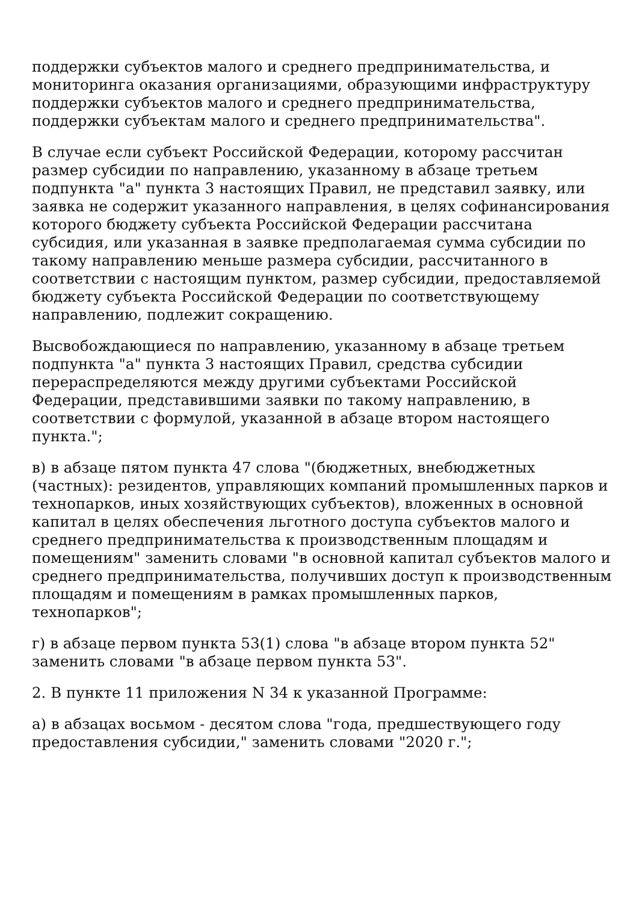поддержки субъектов малого и среднего предпринимательства, и мониторинга оказания организациями, образующими инфраструктуру поддержки субъектов малого и среднего предпринимательства, поддержки субъектам малого и среднего предпринимательства".
В случае если субъект Российской Федерации, которому рассчитан размер субсидии по направлению, указанному в абзаце третьем подпункта "а" пункта 3 настоящих Правил, не представил заявку, или заявка не содержит указанного направления, в целях софинансирования которого бюджету субъекта Российской Федерации рассчитана субсидия, или указанная в заявке предполагаемая сумма субсидии по такому направлению меньше размера субсидии, рассчитанного в соответствии с настоящим пунктом, размер субсидии, предоставляемой бюджету субъекта Российской Федерации по соответствующему направлению, подлежит сокращению.
Высвобождающиеся по направлению, указанному в абзаце третьем подпункта "а" пункта 3 настоящих Правил, средства субсидии перераспределяются между другими субъектами Российской Федерации, представившими заявки по такому направлению, в соответствии с формулой, указанной в абзаце втором настоящего пункта.";
в) в абзаце пятом пункта 47 слова "(бюджетных, внебюджетных (частных): резидентов, управляющих компаний промышленных парков и технопарков, иных хозяйствующих субъектов), вложенных в основной капитал в целях обеспечения льготного доступа субъектов малого и среднего предпринимательства к производственным площадям и помещениям" заменить словами "в основной капитал субъектов малого и среднего предпринимательства, получивших доступ к производственным площадям и помещениям в рамках промышленных парков, технопарков";
г) в абзаце первом пункта 53(1) слова "в абзаце втором пункта 52" заменить словами "в абзаце первом пункта 53".
2. В пункте 11 приложения N 34 к указанной Программе:
а) в абзацах восьмом - десятом слова "года, предшествующего году предоставления субсидии," заменить словами "2020 г.";